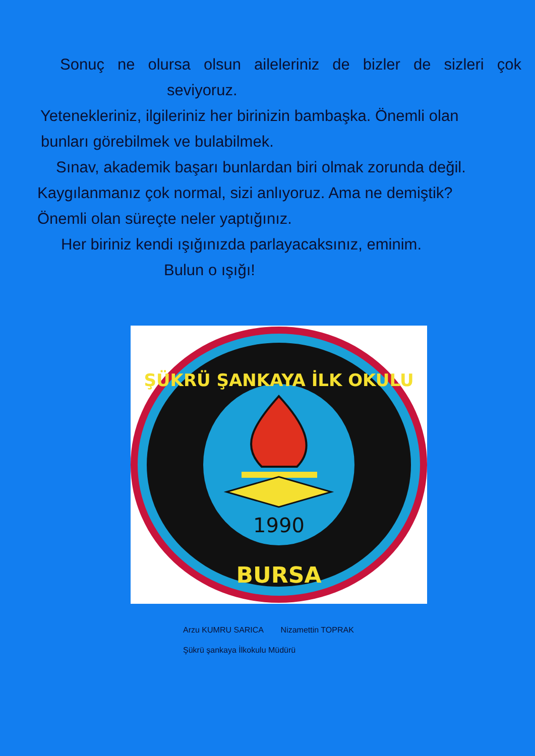Sonuç ne olursa olsun aileleriniz de bizler de sizleri çok
seviyoruz.
Yetenekleriniz, ilgileriniz her birinizin bambaşka. Önemli olan
bunları görebilmek ve bulabilmek.
Sınav, akademik başarı bunlardan biri olmak zorunda değil.
Kaygılanmanız çok normal, sizi anlıyoruz. Ama ne demiştik?
Önemli olan süreçte neler yaptığınız.
Her biriniz kendi ışığınızda parlayacaksınız, eminim.
Bulun o ışığı!
1990
BURSA
ŞÜKRÜ ŞANKAYA İLK OKULU
Arzu KUMRU SARICA Nizamettin TOPRAK
Şükrü şankaya İlkokulu Müdürü